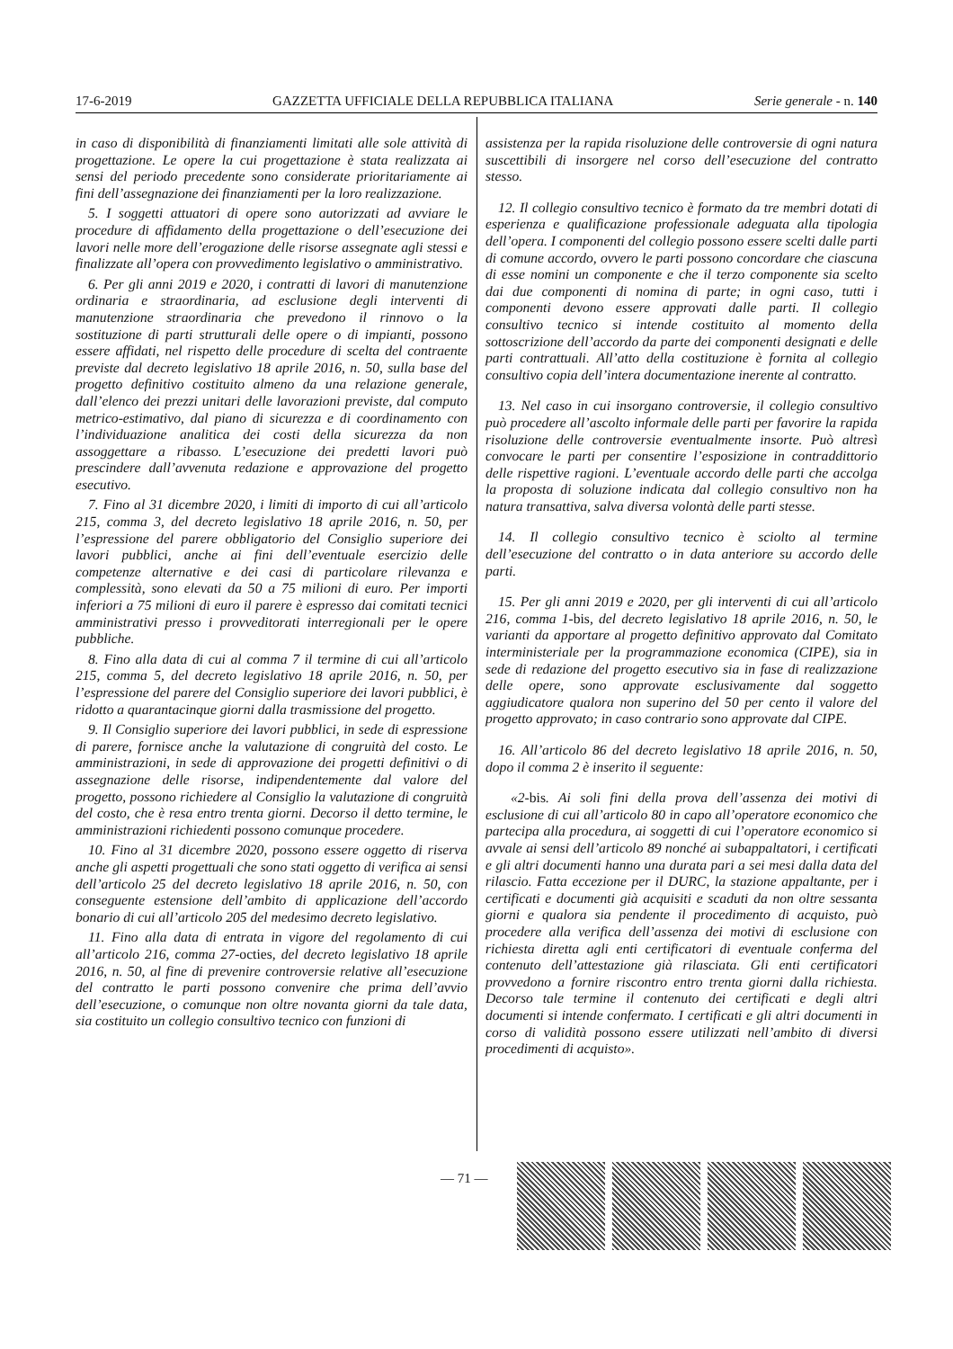17-6-2019 GAZZETTA UFFICIALE DELLA REPUBBLICA ITALIANA Serie generale - n. 140
in caso di disponibilità di finanziamenti limitati alle sole attività di progettazione. Le opere la cui progettazione è stata realizzata ai sensi del periodo precedente sono considerate prioritariamente ai fini dell’assegnazione dei finanziamenti per la loro realizzazione.
5. I soggetti attuatori di opere sono autorizzati ad avviare le procedure di affidamento della progettazione o dell’esecuzione dei lavori nelle more dell’erogazione delle risorse assegnate agli stessi e finalizzate all’opera con provvedimento legislativo o amministrativo.
6. Per gli anni 2019 e 2020, i contratti di lavori di manutenzione ordinaria e straordinaria, ad esclusione degli interventi di manutenzione straordinaria che prevedono il rinnovo o la sostituzione di parti strutturali delle opere o di impianti, possono essere affidati, nel rispetto delle procedure di scelta del contraente previste dal decreto legislativo 18 aprile 2016, n. 50, sulla base del progetto definitivo costituito almeno da una relazione generale, dall’elenco dei prezzi unitari delle lavorazioni previste, dal computo metrico-estimativo, dal piano di sicurezza e di coordinamento con l’individuazione analitica dei costi della sicurezza da non assoggettare a ribasso. L’esecuzione dei predetti lavori può prescindere dall’avvenuta redazione e approvazione del progetto esecutivo.
7. Fino al 31 dicembre 2020, i limiti di importo di cui all’articolo 215, comma 3, del decreto legislativo 18 aprile 2016, n. 50, per l’espressione del parere obbligatorio del Consiglio superiore dei lavori pubblici, anche ai fini dell’eventuale esercizio delle competenze alternative e dei casi di particolare rilevanza e complessità, sono elevati da 50 a 75 milioni di euro. Per importi inferiori a 75 milioni di euro il parere è espresso dai comitati tecnici amministrativi presso i provveditorati interregionali per le opere pubbliche.
8. Fino alla data di cui al comma 7 il termine di cui all’articolo 215, comma 5, del decreto legislativo 18 aprile 2016, n. 50, per l’espressione del parere del Consiglio superiore dei lavori pubblici, è ridotto a quarantacinque giorni dalla trasmissione del progetto.
9. Il Consiglio superiore dei lavori pubblici, in sede di espressione di parere, fornisce anche la valutazione di congruità del costo. Le amministrazioni, in sede di approvazione dei progetti definitivi o di assegnazione delle risorse, indipendentemente dal valore del progetto, possono richiedere al Consiglio la valutazione di congruità del costo, che è resa entro trenta giorni. Decorso il detto termine, le amministrazioni richiedenti possono comunque procedere.
10. Fino al 31 dicembre 2020, possono essere oggetto di riserva anche gli aspetti progettuali che sono stati oggetto di verifica ai sensi dell’articolo 25 del decreto legislativo 18 aprile 2016, n. 50, con conseguente estensione dell’ambito di applicazione dell’accordo bonario di cui all’articolo 205 del medesimo decreto legislativo.
11. Fino alla data di entrata in vigore del regolamento di cui all’articolo 216, comma 27-octies, del decreto legislativo 18 aprile 2016, n. 50, al fine di prevenire controversie relative all’esecuzione del contratto le parti possono convenire che prima dell’avvio dell’esecuzione, o comunque non oltre novanta giorni da tale data, sia costituito un collegio consultivo tecnico con funzioni di
assistenza per la rapida risoluzione delle controversie di ogni natura suscettibili di insorgere nel corso dell’esecuzione del contratto stesso.
12. Il collegio consultivo tecnico è formato da tre membri dotati di esperienza e qualificazione professionale adeguata alla tipologia dell’opera. I componenti del collegio possono essere scelti dalle parti di comune accordo, ovvero le parti possono concordare che ciascuna di esse nomini un componente e che il terzo componente sia scelto dai due componenti di nomina di parte; in ogni caso, tutti i componenti devono essere approvati dalle parti. Il collegio consultivo tecnico si intende costituito al momento della sottoscrizione dell’accordo da parte dei componenti designati e delle parti contrattuali. All’atto della costituzione è fornita al collegio consultivo copia dell’intera documentazione inerente al contratto.
13. Nel caso in cui insorgano controversie, il collegio consultivo può procedere all’ascolto informale delle parti per favorire la rapida risoluzione delle controversie eventualmente insorte. Può altresì convocare le parti per consentire l’esposizione in contraddittorio delle rispettive ragioni. L’eventuale accordo delle parti che accolga la proposta di soluzione indicata dal collegio consultivo non ha natura transattiva, salva diversa volontà delle parti stesse.
14. Il collegio consultivo tecnico è sciolto al termine dell’esecuzione del contratto o in data anteriore su accordo delle parti.
15. Per gli anni 2019 e 2020, per gli interventi di cui all’articolo 216, comma 1-bis, del decreto legislativo 18 aprile 2016, n. 50, le varianti da apportare al progetto definitivo approvato dal Comitato interministeriale per la programmazione economica (CIPE), sia in sede di redazione del progetto esecutivo sia in fase di realizzazione delle opere, sono approvate esclusivamente dal soggetto aggiudicatore qualora non superino del 50 per cento il valore del progetto approvato; in caso contrario sono approvate dal CIPE.
16. All’articolo 86 del decreto legislativo 18 aprile 2016, n. 50, dopo il comma 2 è inserito il seguente:
«2-bis. Ai soli fini della prova dell’assenza dei motivi di esclusione di cui all’articolo 80 in capo all’operatore economico che partecipa alla procedura, ai soggetti di cui l’operatore economico si avvale ai sensi dell’articolo 89 nonché ai subappaltatori, i certificati e gli altri documenti hanno una durata pari a sei mesi dalla data del rilascio. Fatta eccezione per il DURC, la stazione appaltante, per i certificati e documenti già acquisiti e scaduti da non oltre sessanta giorni e qualora sia pendente il procedimento di acquisto, può procedere alla verifica dell’assenza dei motivi di esclusione con richiesta diretta agli enti certificatori di eventuale conferma del contenuto dell’attestazione già rilasciata. Gli enti certificatori provvedono a fornire riscontro entro trenta giorni dalla richiesta. Decorso tale termine il contenuto dei certificati e degli altri documenti si intende confermato. I certificati e gli altri documenti in corso di validità possono essere utilizzati nell’ambito di diversi procedimenti di acquisto».
— 71 —